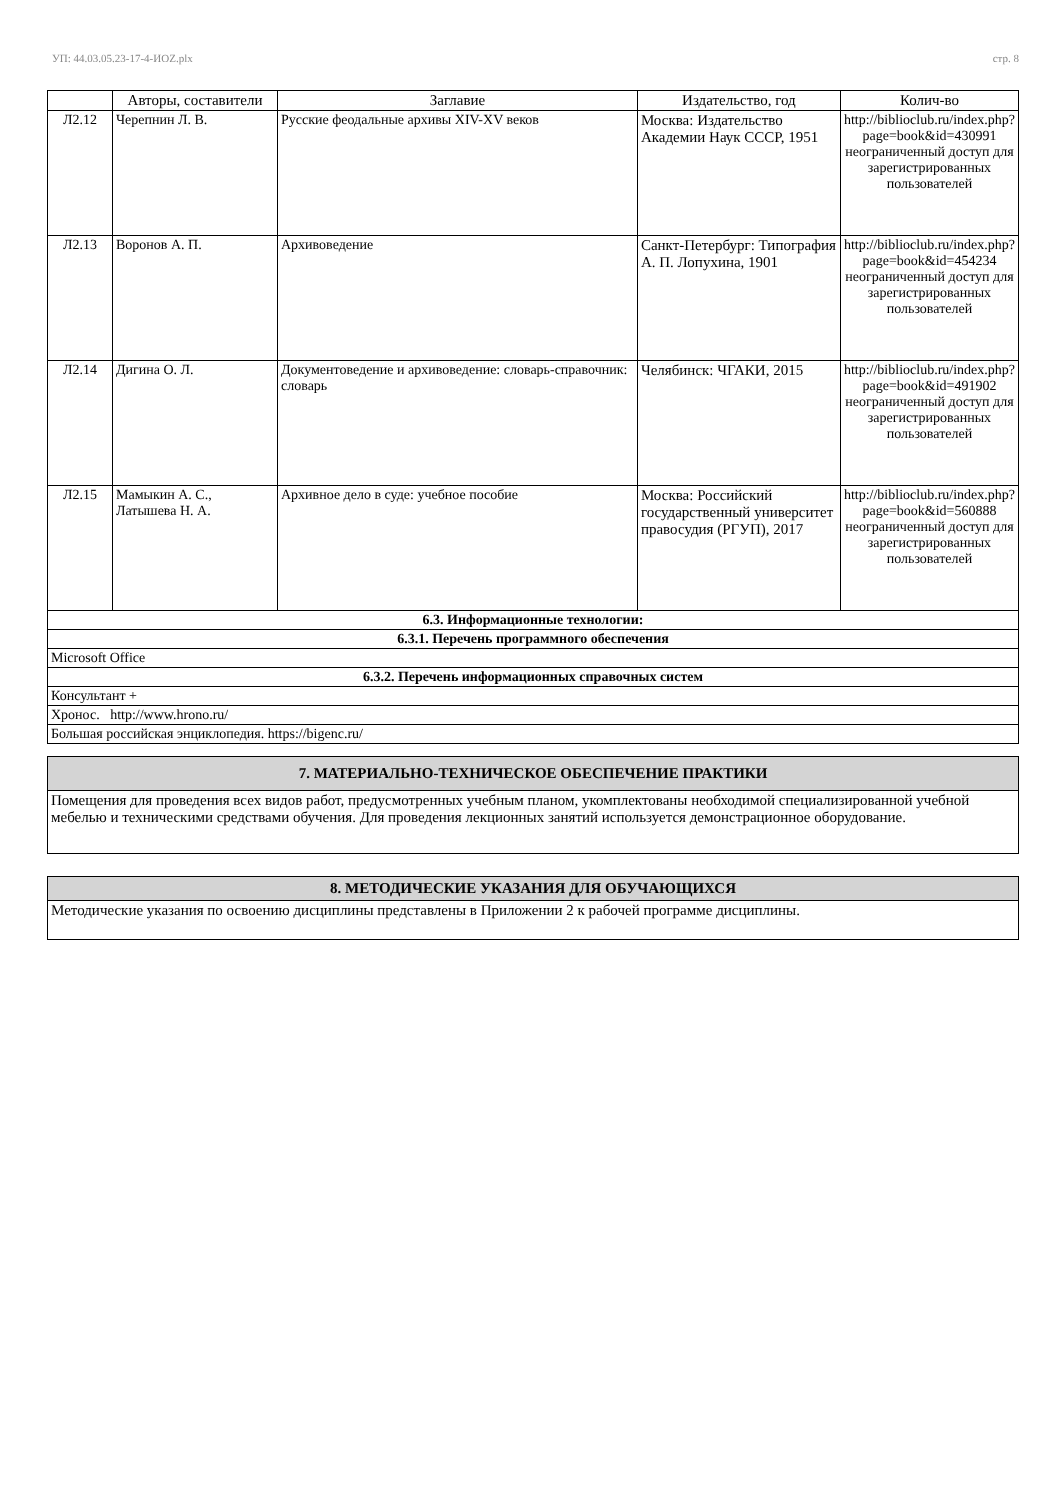УП: 44.03.05.23-17-4-ИОZ.plx стр. 8
| | Авторы, составители | Заглавие | Издательство, год | Колич-во |
| --- | --- | --- | --- | --- |
| Л2.12 | Черепнин Л. В. | Русские феодальные архивы XIV-XV веков | Москва: Издательство Академии Наук СССР, 1951 | http://biblioclub.ru/index.php?page=book&id=430991 неограниченный доступ для зарегистрированных пользователей |
| Л2.13 | Воронов А. П. | Архивоведение | Санкт-Петербург: Типография А. П. Лопухина, 1901 | http://biblioclub.ru/index.php?page=book&id=454234 неограниченный доступ для зарегистрированных пользователей |
| Л2.14 | Дигина О. Л. | Документоведение и архивоведение: словарь-справочник: словарь | Челябинск: ЧГАКИ, 2015 | http://biblioclub.ru/index.php?page=book&id=491902 неограниченный доступ для зарегистрированных пользователей |
| Л2.15 | Мамыкин А. С., Латышева Н. А. | Архивное дело в суде: учебное пособие | Москва: Российский государственный университет правосудия (РГУП), 2017 | http://biblioclub.ru/index.php?page=book&id=560888 неограниченный доступ для зарегистрированных пользователей |
| 6.3. Информационные технологии: | | | | |
| 6.3.1. Перечень программного обеспечения | | | | |
| Microsoft Office | | | | |
| 6.3.2. Перечень информационных справочных систем | | | | |
| Консультант + | | | | |
| Хронос. http://www.hrono.ru/ | | | | |
| Большая российская энциклопедия. https://bigenc.ru/ | | | | |
| 7. МАТЕРИАЛЬНО-ТЕХНИЧЕСКОЕ ОБЕСПЕЧЕНИЕ ПРАКТИКИ |
| Помещения для проведения всех видов работ, предусмотренных учебным планом, укомплектованы необходимой специализированной учебной мебелью и техническими средствами обучения. Для проведения лекционных занятий используется демонстрационное оборудование. |
| 8. МЕТОДИЧЕСКИЕ УКАЗАНИЯ ДЛЯ ОБУЧАЮЩИХСЯ |
| Методические указания по освоению дисциплины представлены в Приложении 2 к рабочей программе дисциплины. |